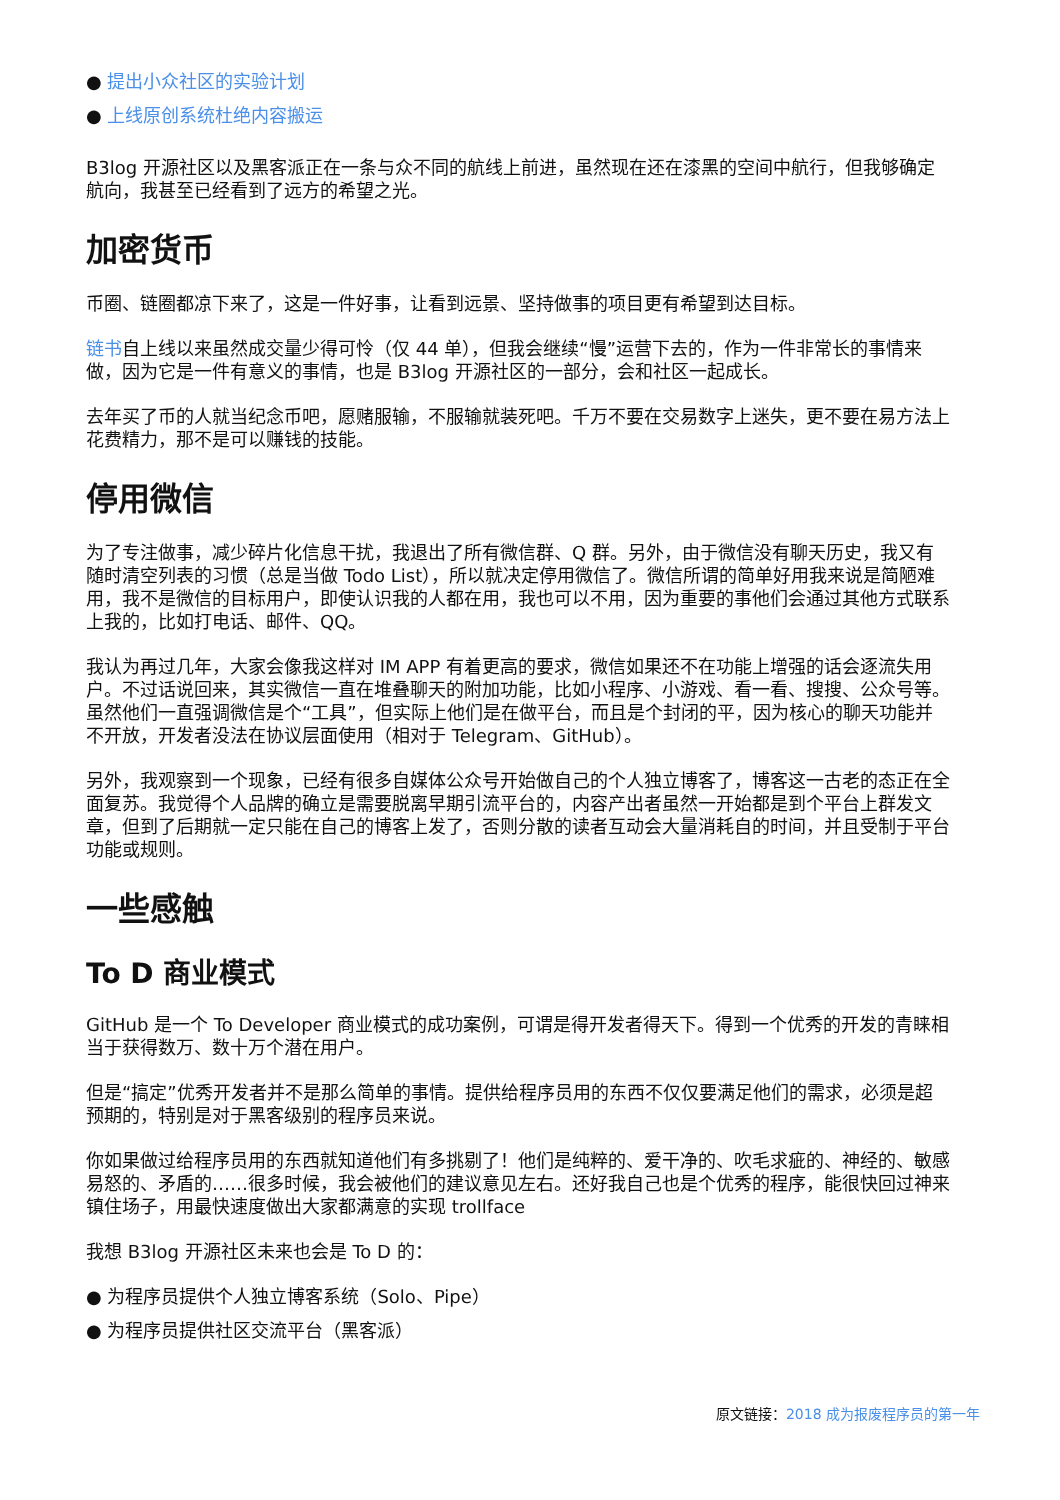● 提出小众社区的实验计划
● 上线原创系统杜绝内容搬运
B3log 开源社区以及黑客派正在一条与众不同的航线上前进，虽然现在还在漆黑的空间中航行，但我够确定航向，我甚至已经看到了远方的希望之光。
加密货币
币圈、链圈都凉下来了，这是一件好事，让看到远景、坚持做事的项目更有希望到达目标。
链书自上线以来虽然成交量少得可怜（仅 44 单），但我会继续“慢”运营下去的，作为一件非常长的事情来做，因为它是一件有意义的事情，也是 B3log 开源社区的一部分，会和社区一起成长。
去年买了币的人就当纪念币吧，愿赌服输，不服输就装死吧。千万不要在交易数字上迷失，更不要在易方法上花费精力，那不是可以赚钱的技能。
停用微信
为了专注做事，减少碎片化信息干扰，我退出了所有微信群、Q 群。另外，由于微信没有聊天历史，我又有随时清空列表的习惯（总是当做 Todo List），所以就决定停用微信了。微信所谓的简单好用我来说是简陋难用，我不是微信的目标用户，即使认识我的人都在用，我也可以不用，因为重要的事他们会通过其他方式联系上我的，比如打电话、邮件、QQ。
我认为再过几年，大家会像我这样对 IM APP 有着更高的要求，微信如果还不在功能上增强的话会逐流失用户。不过话说回来，其实微信一直在堆叠聊天的附加功能，比如小程序、小游戏、看一看、搜搜、公众号等。虽然他们一直强调微信是个“工具”，但实际上他们是在做平台，而且是个封闭的平，因为核心的聊天功能并不开放，开发者没法在协议层面使用（相对于 Telegram、GitHub）。
另外，我观察到一个现象，已经有很多自媒体公众号开始做自己的个人独立博客了，博客这一古老的态正在全面复苏。我觉得个人品牌的确立是需要脱离早期引流平台的，内容产出者虽然一开始都是到个平台上群发文章，但到了后期就一定只能在自己的博客上发了，否则分散的读者互动会大量消耗自的时间，并且受制于平台功能或规则。
一些感触
To D 商业模式
GitHub 是一个 To Developer 商业模式的成功案例，可谓是得开发者得天下。得到一个优秀的开发的青睐相当于获得数万、数十万个潜在用户。
但是“搞定”优秀开发者并不是那么简单的事情。提供给程序员用的东西不仅仅要满足他们的需求，必须是超预期的，特别是对于黑客级别的程序员来说。
你如果做过给程序员用的东西就知道他们有多挑剔了！他们是纯粹的、爱干净的、吹毛求疵的、神经的、敏感易怒的、矛盾的……很多时候，我会被他们的建议意见左右。还好我自己也是个优秀的程序，能很快回过神来镇住场子，用最快速度做出大家都满意的实现 trollface
我想 B3log 开源社区未来也会是 To D 的：
● 为程序员提供个人独立博客系统（Solo、Pipe）
● 为程序员提供社区交流平台（黑客派）
原文链接：2018 成为报废程序员的第一年